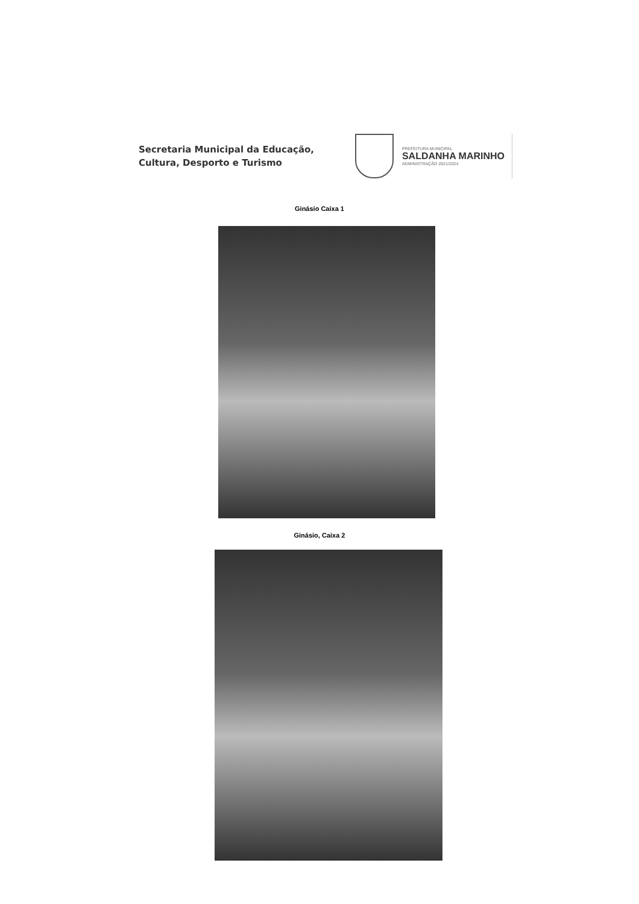Secretaria Municipal da Educação,
Cultura, Desporto e Turismo
PREFEITURA MUNICIPAL
SALDANHA MARINHO
ADMINISTRAÇÃO 2021/2024
Ginásio Caixa 1
Ginásio, Caixa 2